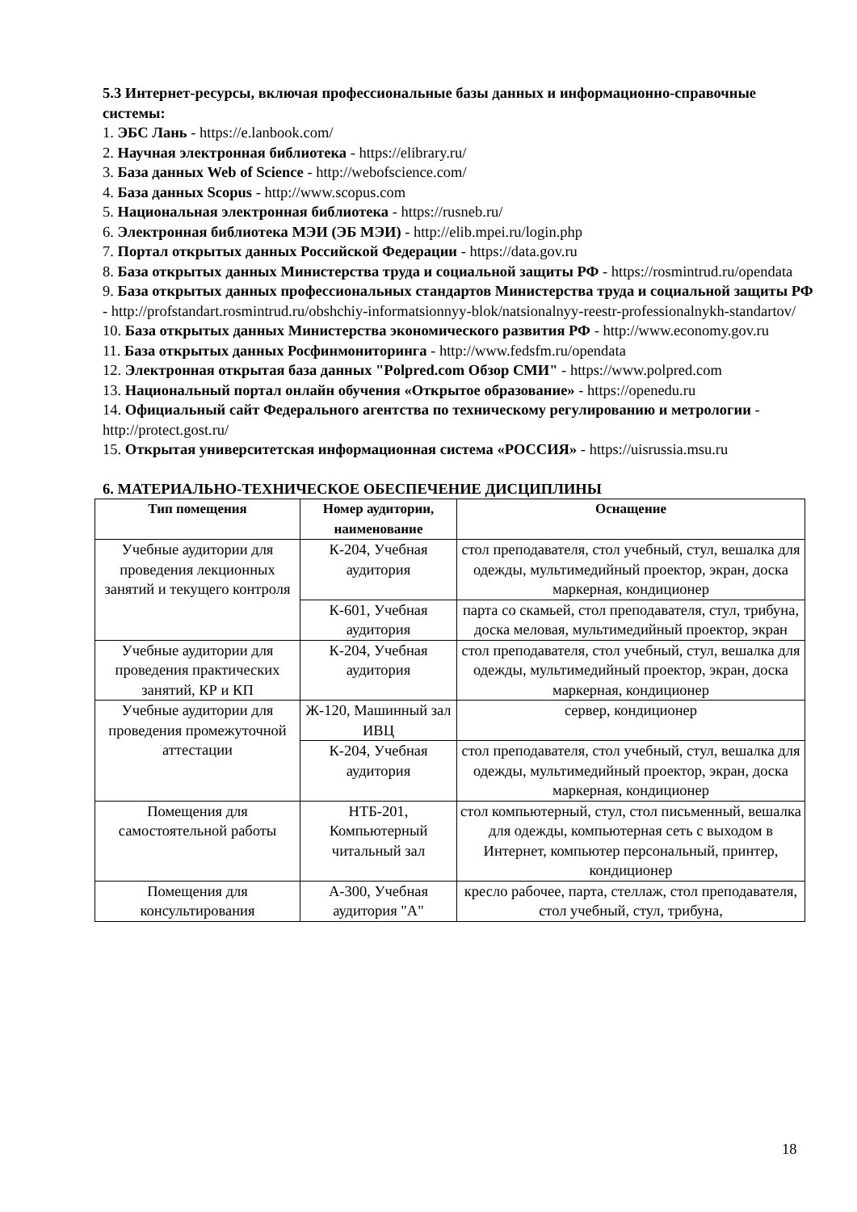5.3 Интернет-ресурсы, включая профессиональные базы данных и информационно-справочные системы:
1. ЭБС Лань - https://e.lanbook.com/
2. Научная электронная библиотека - https://elibrary.ru/
3. База данных Web of Science - http://webofscience.com/
4. База данных Scopus - http://www.scopus.com
5. Национальная электронная библиотека - https://rusneb.ru/
6. Электронная библиотека МЭИ (ЭБ МЭИ) - http://elib.mpei.ru/login.php
7. Портал открытых данных Российской Федерации - https://data.gov.ru
8. База открытых данных Министерства труда и социальной защиты РФ - https://rosmintrud.ru/opendata
9. База открытых данных профессиональных стандартов Министерства труда и социальной защиты РФ - http://profstandart.rosmintrud.ru/obshchiy-informatsionnyy-blok/natsionalnyy-reestr-professionalnykh-standartov/
10. База открытых данных Министерства экономического развития РФ - http://www.economy.gov.ru
11. База открытых данных Росфинмониторинга - http://www.fedsfm.ru/opendata
12. Электронная открытая база данных "Polpred.com Обзор СМИ" - https://www.polpred.com
13. Национальный портал онлайн обучения «Открытое образование» - https://openedu.ru
14. Официальный сайт Федерального агентства по техническому регулированию и метрологии - http://protect.gost.ru/
15. Открытая университетская информационная система «РОССИЯ» - https://uisrussia.msu.ru
6. МАТЕРИАЛЬНО-ТЕХНИЧЕСКОЕ ОБЕСПЕЧЕНИЕ ДИСЦИПЛИНЫ
| Тип помещения | Номер аудитории, наименование | Оснащение |
| --- | --- | --- |
| Учебные аудитории для проведения лекционных занятий и текущего контроля | К-204, Учебная аудитория | стол преподавателя, стол учебный, стул, вешалка для одежды, мультимедийный проектор, экран, доска маркерная, кондиционер |
| | К-601, Учебная аудитория | парта со скамьей, стол преподавателя, стул, трибуна, доска меловая, мультимедийный проектор, экран |
| Учебные аудитории для проведения практических занятий, КР и КП | К-204, Учебная аудитория | стол преподавателя, стол учебный, стул, вешалка для одежды, мультимедийный проектор, экран, доска маркерная, кондиционер |
| Учебные аудитории для проведения промежуточной аттестации | Ж-120, Машинный зал ИВЦ | сервер, кондиционер |
| | К-204, Учебная аудитория | стол преподавателя, стол учебный, стул, вешалка для одежды, мультимедийный проектор, экран, доска маркерная, кондиционер |
| Помещения для самостоятельной работы | НТБ-201, Компьютерный читальный зал | стол компьютерный, стул, стол письменный, вешалка для одежды, компьютерная сеть с выходом в Интернет, компьютер персональный, принтер, кондиционер |
| Помещения для консультирования | А-300, Учебная аудитория "А" | кресло рабочее, парта, стеллаж, стол преподавателя, стол учебный, стул, трибуна, |
18